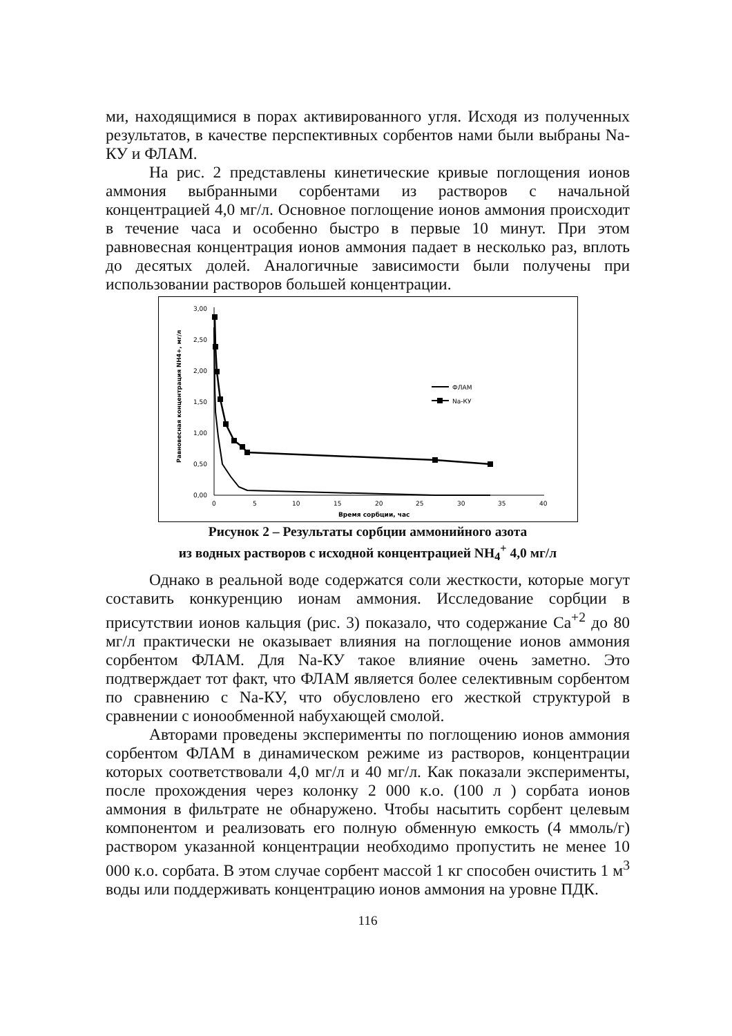ми, находящимися в порах активированного угля. Исходя из полученных результатов, в качестве перспективных сорбентов нами были выбраны Na-КУ и ФЛАМ.
На рис. 2 представлены кинетические кривые поглощения ионов аммония выбранными сорбентами из растворов с начальной концентрацией 4,0 мг/л. Основное поглощение ионов аммония происходит в течение часа и особенно быстро в первые 10 минут. При этом равновесная концентрация ионов аммония падает в несколько раз, вплоть до десятых долей. Аналогичные зависимости были получены при использовании растворов большей концентрации.
3,00
2,50
2,00
1,50
1,00
0,50
0,00
0
5
10
15
20
25
30
35
40
Время сорбции, час
Равновесная концентрация NH4+, мг/л
ФЛАМ
Na-КУ
Рисунок 2 – Результаты сорбции аммонийного азота
из водных растворов с исходной концентрацией NH<sub>4</sub><sup>+</sup> 4,0 мг/л
Однако в реальной воде содержатся соли жесткости, которые могут составить конкуренцию ионам аммония. Исследование сорбции в присутствии ионов кальция (рис. 3) показало, что содержание Ca<sup>+2</sup> до 80 мг/л практически не оказывает влияния на поглощение ионов аммония сорбентом ФЛАМ. Для Na-КУ такое влияние очень заметно. Это подтверждает тот факт, что ФЛАМ является более селективным сорбентом по сравнению с Na-КУ, что обусловлено его жесткой структурой в сравнении с ионообменной набухающей смолой.
Авторами проведены эксперименты по поглощению ионов аммония сорбентом ФЛАМ в динамическом режиме из растворов, концентрации которых соответствовали 4,0 мг/л и 40 мг/л. Как показали эксперименты, после прохождения через колонку 2 000 к.о. (100 л ) сорбата ионов аммония в фильтрате не обнаружено. Чтобы насытить сорбент целевым компонентом и реализовать его полную обменную емкость (4 ммоль/г) раствором указанной концентрации необходимо пропустить не менее 10 000 к.о. сорбата. В этом случае сорбент массой 1 кг способен очистить 1 м<sup>3</sup> воды или поддерживать концентрацию ионов аммония на уровне ПДК.
116